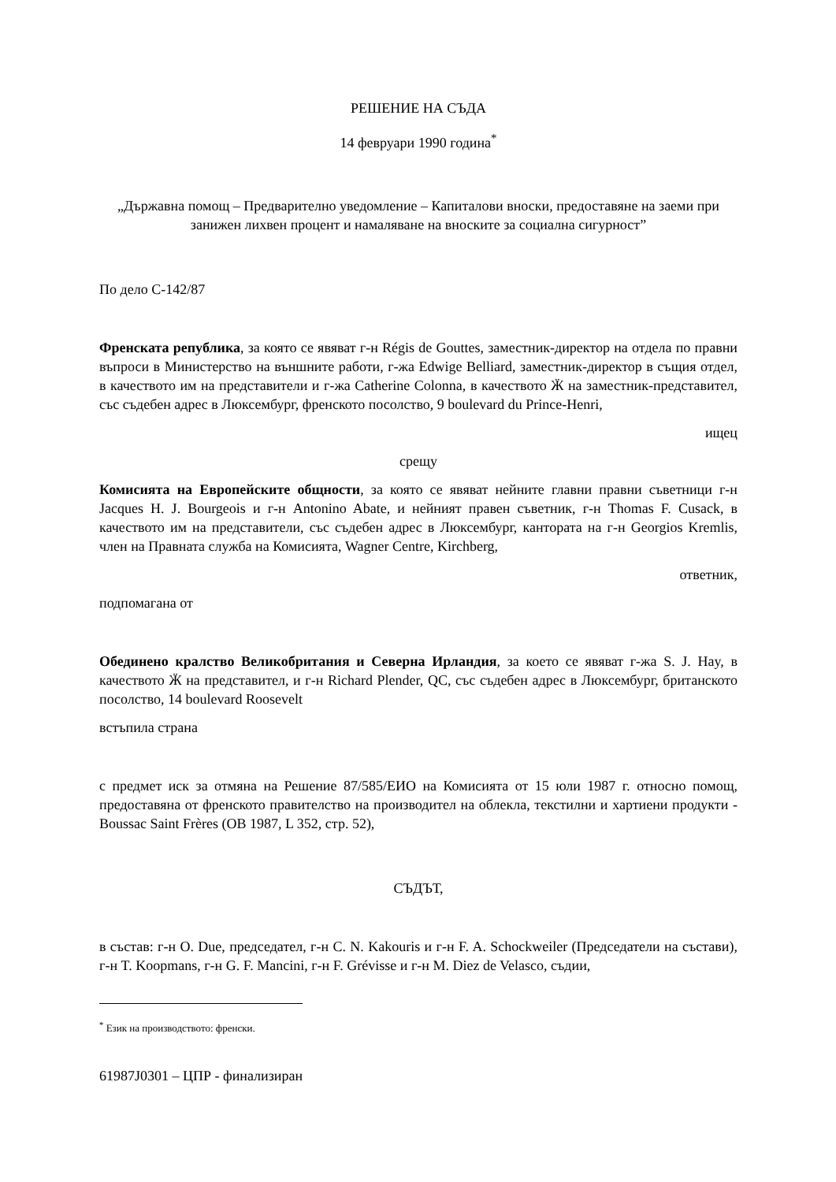РЕШЕНИЕ НА СЪДА
14 февруари 1990 година<sup>*</sup>
„Държавна помощ – Предварително уведомление – Капиталови вноски, предоставяне на заеми при занижен лихвен процент и намаляване на вноските за социална сигурност”
По дело C-142/87
Френската република, за която се явяват г-н Régis de Gouttes, заместник-директор на отдела по правни въпроси в Министерство на външните работи, г-жа Edwige Belliard, заместник-директор в същия отдел, в качеството им на представители и г-жа Catherine Colonna, в качеството Ӝ на заместник-представител, със съдебен адрес в Люксембург, френското посолство, 9 boulevard du Prince-Henri,
ищец
срещу
Комисията на Европейските общности, за която се явяват нейните главни правни съветници г-н Jacques H. J. Bourgeois и г-н Antonino Abate, и нейният правен съветник, г-н Thomas F. Cusack, в качеството им на представители, със съдебен адрес в Люксембург, кантората на г-н Georgios Kremlis, член на Правната служба на Комисията, Wagner Centre, Kirchberg,
ответник,
подпомагана от
Обединено кралство Великобритания и Северна Ирландия, за което се явяват г-жа S. J. Hay, в качеството Ӝ на представител, и г-н Richard Plender, QC, със съдебен адрес в Люксембург, британското посолство, 14 boulevard Roosevelt
встъпила страна
с предмет иск за отмяна на Решение 87/585/ЕИО на Комисията от 15 юли 1987 г. относно помощ, предоставяна от френското правителство на производител на облекла, текстилни и хартиени продукти - Boussac Saint Frères (ОВ 1987, L 352, стр. 52),
СЪДЪТ,
в състав: г-н O. Due, председател, г-н C. N. Kakouris и г-н F. A. Schockweiler (Председатели на състави), г-н T. Koopmans, г-н G. F. Mancini, г-н F. Grévisse и г-н M. Diez de Velasco, съдии,
<sup>*</sup> Език на производството: френски.
61987J0301 – ЦПР - финализиран